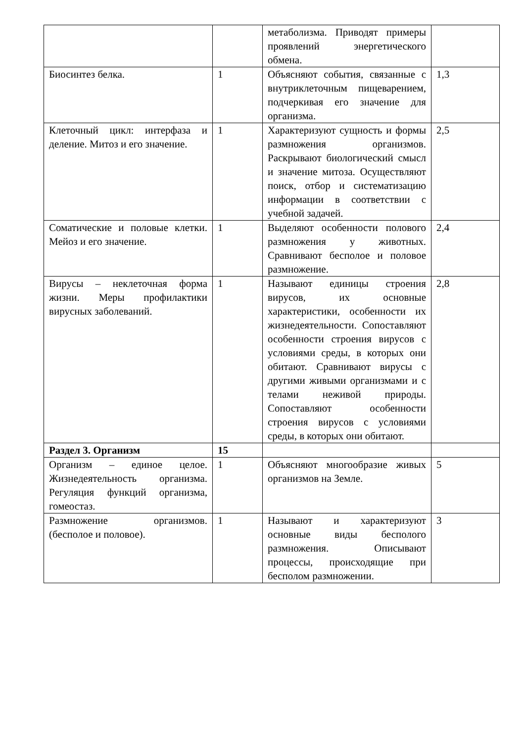| | | метаболизма. Приводят примеры проявлений энергетического обмена. | |
| Биосинтез белка. | 1 | Объясняют события, связанные с внутриклеточным пищеварением, подчеркивая его значение для организма. | 1,3 |
| Клеточный цикл: интерфаза и деление. Митоз и его значение. | 1 | Характеризуют сущность и формы размножения организмов. Раскрывают биологический смысл и значение митоза. Осуществляют поиск, отбор и систематизацию информации в соответствии с учебной задачей. | 2,5 |
| Соматические и половые клетки. Мейоз и его значение. | 1 | Выделяют особенности полового размножения у животных. Сравнивают бесполое и половое размножение. | 2,4 |
| Вирусы – неклеточная форма жизни. Меры профилактики вирусных заболеваний. | 1 | Называют единицы строения вирусов, их основные характеристики, особенности их жизнедеятельности. Сопоставляют особенности строения вирусов с условиями среды, в которых они обитают. Сравнивают вирусы с другими живыми организмами и с телами неживой природы. Сопоставляют особенности строения вирусов с условиями среды, в которых они обитают. | 2,8 |
| Раздел 3. Организм | 15 | | |
| Организм – единое целое. Жизнедеятельность организма. Регуляция функций организма, гомеостаз. | 1 | Объясняют многообразие живых организмов на Земле. | 5 |
| Размножение организмов. (бесполое и половое). | 1 | Называют и характеризуют основные виды бесполого размножения. Описывают процессы, происходящие при бесполом размножении. | 3 |